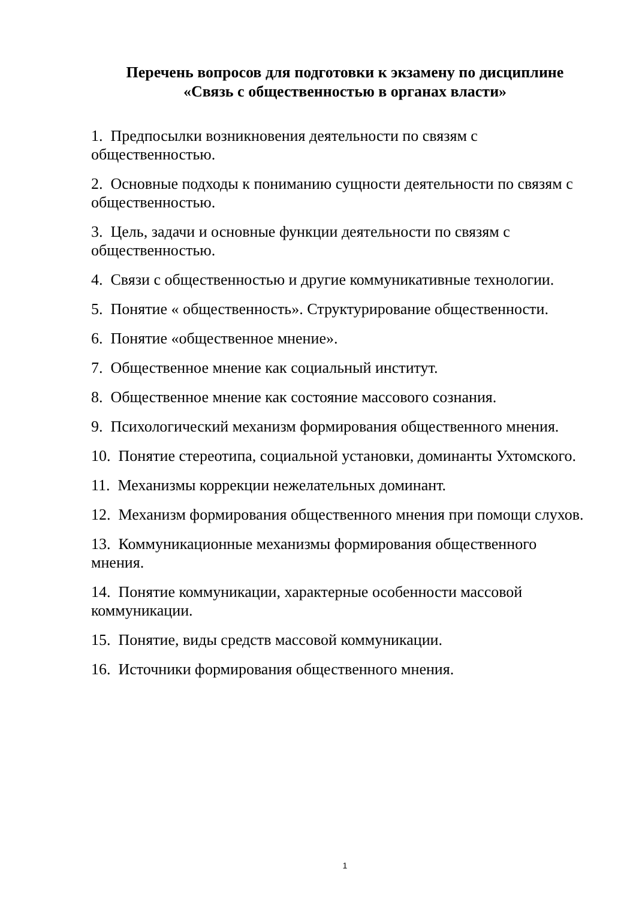Перечень вопросов для подготовки к экзамену по дисциплине
«Связь с общественностью в органах власти»
1. Предпосылки возникновения деятельности по связям с общественностью.
2. Основные подходы к пониманию сущности деятельности по связям с общественностью.
3. Цель, задачи и основные функции деятельности по связям с общественностью.
4. Связи с общественностью и другие коммуникативные технологии.
5. Понятие « общественность». Структурирование общественности.
6. Понятие «общественное мнение».
7. Общественное мнение как социальный институт.
8. Общественное мнение как состояние массового сознания.
9. Психологический механизм формирования общественного мнения.
10. Понятие стереотипа, социальной установки, доминанты Ухтомского.
11. Механизмы коррекции нежелательных доминант.
12. Механизм формирования общественного мнения при помощи слухов.
13. Коммуникационные механизмы формирования общественного мнения.
14. Понятие коммуникации, характерные особенности массовой коммуникации.
15. Понятие, виды средств массовой коммуникации.
16. Источники формирования общественного мнения.
1